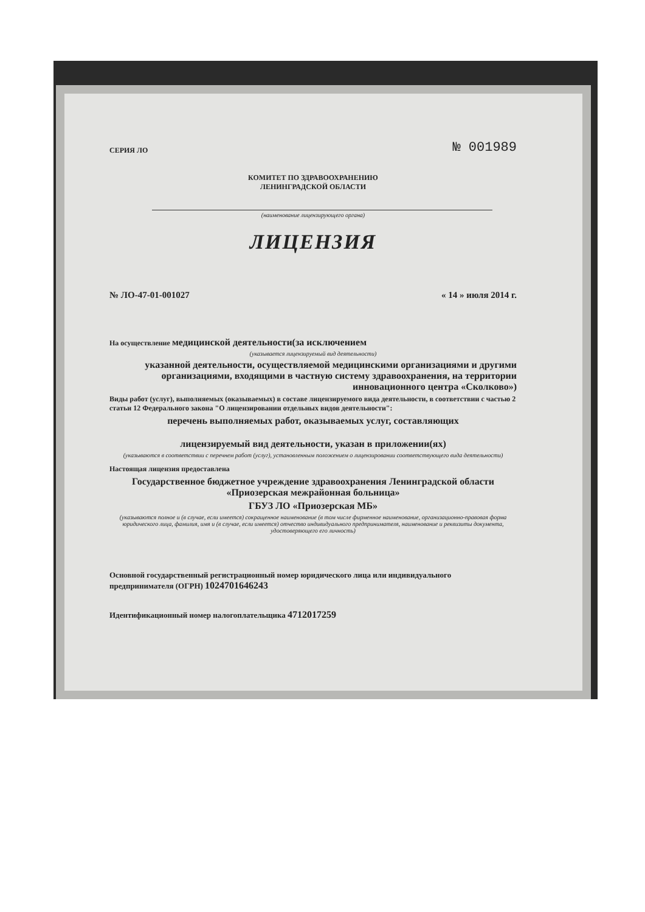СЕРИЯ ЛО № 001989
КОМИТЕТ ПО ЗДРАВООХРАНЕНИЮ
ЛЕНИНГРАДСКОЙ ОБЛАСТИ
(наименование лицензирующего органа)
ЛИЦЕНЗИЯ
№ ЛО-47-01-001027 « 14 » июля 2014 г.
На осуществление медицинской деятельности(за исключением
(указывается лицензируемый вид деятельности)
указанной деятельности, осуществляемой медицинскими организациями и другими организациями, входящими в частную систему здравоохранения, на территории инновационного центра «Сколково»)
Виды работ (услуг), выполняемых (оказываемых) в составе лицензируемого вида деятельности, в соответствии с частью 2 статьи 12 Федерального закона "О лицензировании отдельных видов деятельности":
перечень выполняемых работ, оказываемых услуг, составляющих
лицензируемый вид деятельности, указан в приложении(ях)
(указываются в соответствии с перечнем работ (услуг), установленным положением о лицензировании соответствующего вида деятельности)
Настоящая лицензия предоставлена
Государственное бюджетное учреждение здравоохранения Ленинградской области «Приозерская межрайонная больница»
ГБУЗ ЛО «Приозерская МБ»
(указываются полное и (в случае, если имеется) сокращенное наименование (в том числе фирменное наименование, организационно-правовая форма юридического лица, фамилия, имя и (в случае, если имеется) отчество индивидуального предпринимателя, наименование и реквизиты документа, удостоверяющего его личность)
Основной государственный регистрационный номер юридического лица или индивидуального предпринимателя (ОГРН) 1024701646243
Идентификационный номер налогоплательщика 4712017259